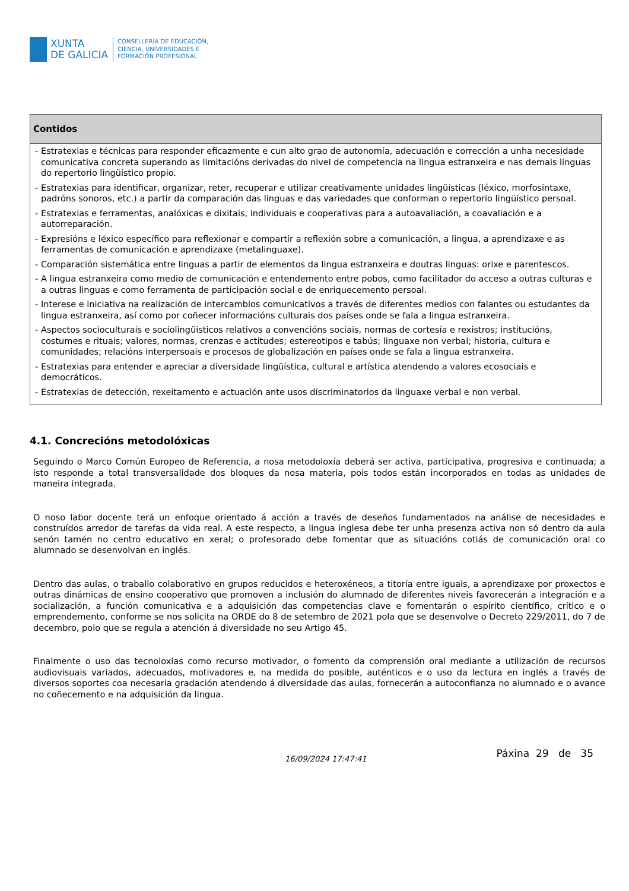XUNTA
DE GALICIA
CONSELLERÍA DE EDUCACIÓN,
CIENCIA, UNIVERSIDADES E
FORMACIÓN PROFESIONAL
| Contidos |
| --- |
| - Estratexias e técnicas para responder eficazmente e cun alto grao de autonomía, adecuación e corrección a unha necesidade comunicativa concreta superando as limitacións derivadas do nivel de competencia na lingua estranxeira e nas demais linguas do repertorio lingüístico propio. - Estratexias para identificar, organizar, reter, recuperar e utilizar creativamente unidades lingüísticas (léxico, morfosintaxe, padróns sonoros, etc.) a partir da comparación das linguas e das variedades que conforman o repertorio lingüístico persoal. - Estratexias e ferramentas, analóxicas e dixitais, individuais e cooperativas para a autoavaliación, a coavaliación e a autorreparación. - Expresións e léxico específico para reflexionar e compartir a reflexión sobre a comunicación, a lingua, a aprendizaxe e as ferramentas de comunicación e aprendizaxe (metalinguaxe). - Comparación sistemática entre linguas a partir de elementos da lingua estranxeira e doutras linguas: orixe e parentescos. - A lingua estranxeira como medio de comunicación e entendemento entre pobos, como facilitador do acceso a outras culturas e a outras linguas e como ferramenta de participación social e de enriquecemento persoal. - Interese e iniciativa na realización de intercambios comunicativos a través de diferentes medios con falantes ou estudantes da lingua estranxeira, así como por coñecer informacións culturais dos países onde se fala a lingua estranxeira. - Aspectos socioculturais e sociolingüísticos relativos a convencións sociais, normas de cortesía e rexistros; institucións, costumes e rituais; valores, normas, crenzas e actitudes; estereotipos e tabús; linguaxe non verbal; historia, cultura e comunidades; relacións interpersoais e procesos de globalización en países onde se fala a lingua estranxeira. - Estratexias para entender e apreciar a diversidade lingüística, cultural e artística atendendo a valores ecosociais e democráticos. - Estratexias de detección, rexeitamento e actuación ante usos discriminatorios da linguaxe verbal e non verbal. |
4.1. Concrecións metodolóxicas
Seguindo o Marco Común Europeo de Referencia, a nosa metodoloxía deberá ser activa, participativa, progresiva e continuada; a isto responde a total transversalidade dos bloques da nosa materia, pois todos están incorporados en todas as unidades de maneira integrada.
O noso labor docente terá un enfoque orientado á acción a través de deseños fundamentados na análise de necesidades e construídos arredor de tarefas da vida real. A este respecto, a lingua inglesa debe ter unha presenza activa non só dentro da aula senón tamén no centro educativo en xeral; o profesorado debe fomentar que as situacións cotiás de comunicación oral co alumnado se desenvolvan en inglés.
Dentro das aulas, o traballo colaborativo en grupos reducidos e heteroxéneos, a titoría entre iguais, a aprendizaxe por proxectos e outras dinámicas de ensino cooperativo que promoven a inclusión do alumnado de diferentes niveis favorecerán a integración e a socialización, a función comunicativa e a adquisición das competencias clave e fomentarán o espírito científico, crítico e o emprendemento, conforme se nos solicita na ORDE do 8 de setembro de 2021 pola que se desenvolve o Decreto 229/2011, do 7 de decembro, polo que se regula a atención á diversidade no seu Artigo 45.
Finalmente o uso das tecnoloxías como recurso motivador, o fomento da comprensión oral mediante a utilización de recursos audiovisuais variados, adecuados, motivadores e, na medida do posible, auténticos e o uso da lectura en inglés a través de diversos soportes coa necesaria gradación atendendo á diversidade das aulas, fornecerán a autoconfianza no alumnado e o avance no coñecemento e na adquisición da lingua.
16/09/2024 17:47:41
Páxina 29 de 35